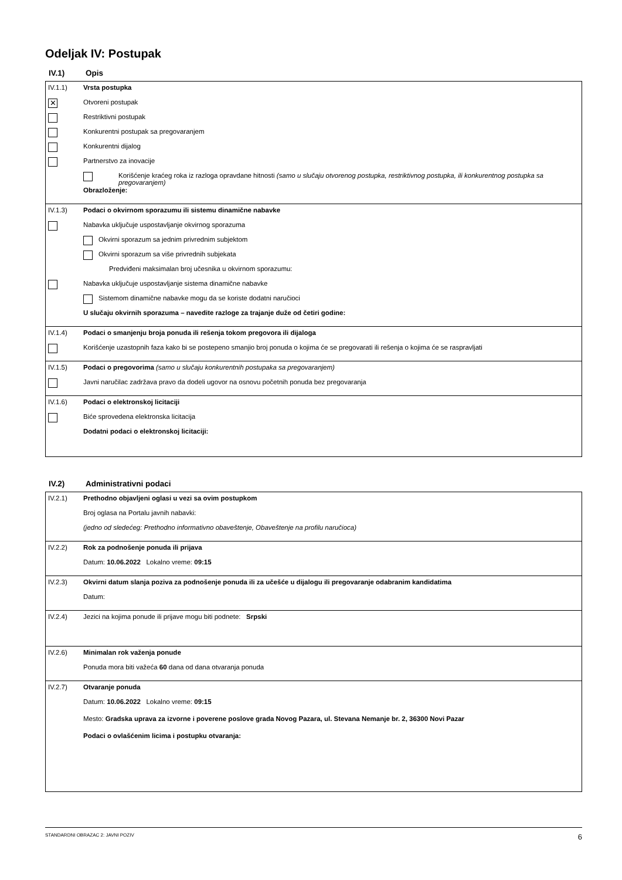Odeljak IV: Postupak
IV.1) Opis
IV.1.1) Vrsta postupka
✕
Otvoreni postupak
Restriktivni postupak
Konkurentni postupak sa pregovaranjem
Konkurentni dijalog
Partnerstvo za inovacije
Korišćenje kraćeg roka iz razloga opravdane hitnosti (samo u slučaju otvorenog postupka, restriktivnog postupka, ili konkurentnog postupka sa pregovaranjem)
Obrazloženje:
IV.1.3) Podaci o okvirnom sporazumu ili sistemu dinamične nabavke
Nabavka uključuje uspostavljanje okvirnog sporazuma
Okvirni sporazum sa jednim privrednim subjektom
Okvirni sporazum sa više privrednih subjekata
Predviđeni maksimalan broj učesnika u okvirnom sporazumu:
Nabavka uključuje uspostavljanje sistema dinamične nabavke
Sistemom dinamične nabavke mogu da se koriste dodatni naručioci
U slučaju okvirnih sporazuma – navedite razloge za trajanje duže od četiri godine:
IV.1.4) Podaci o smanjenju broja ponuda ili rešenja tokom pregovora ili dijaloga
Korišćenje uzastopnih faza kako bi se postepeno smanjio broj ponuda o kojima će se pregovarati ili rešenja o kojima će se raspravljati
IV.1.5) Podaci o pregovorima (samo u slučaju konkurentnih postupaka sa pregovaranjem)
Javni naručilac zadržava pravo da dodeli ugovor na osnovu početnih ponuda bez pregovaranja
IV.1.6) Podaci o elektronskoj licitaciji
Biće sprovedena elektronska licitacija
Dodatni podaci o elektronskoj licitaciji:
IV.2) Administrativni podaci
IV.2.1) Prethodno objavljeni oglasi u vezi sa ovim postupkom
Broj oglasa na Portalu javnih nabavki:
(jedno od sledećeg: Prethodno informativno obaveštenje, Obaveštenje na profilu naručioca)
IV.2.2) Rok za podnošenje ponuda ili prijava
Datum: 10.06.2022 Lokalno vreme: 09:15
IV.2.3) Okvirni datum slanja poziva za podnošenje ponuda ili za učešće u dijalogu ili pregovaranje odabranim kandidatima
Datum:
IV.2.4)
Jezici na kojima ponude ili prijave mogu biti podnete: Srpski
IV.2.6) Minimalan rok važenja ponude
Ponuda mora biti važeća 60 dana od dana otvaranja ponuda
IV.2.7) Otvaranje ponuda
Datum: 10.06.2022 Lokalno vreme: 09:15
Mesto: Gradska uprava za izvorne i poverene poslove grada Novog Pazara, ul. Stevana Nemanje br. 2, 36300 Novi Pazar
Podaci o ovlašćenim licima i postupku otvaranja:
STANDARDNI OBRAZAC 2: JAVNI POZIV 6